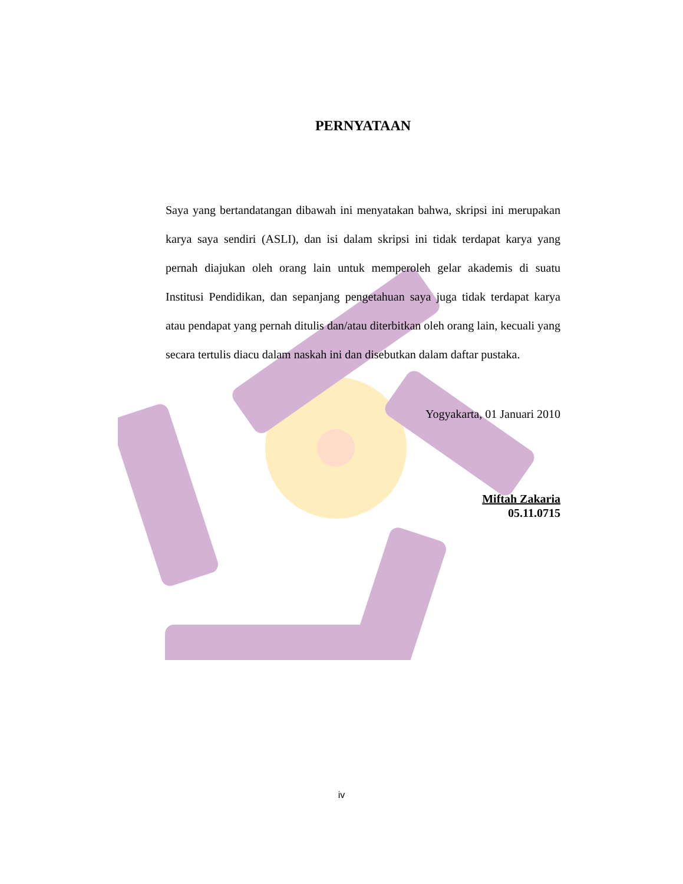PERNYATAAN
Saya yang bertandatangan dibawah ini menyatakan bahwa, skripsi ini merupakan karya saya sendiri (ASLI), dan isi dalam skripsi ini tidak terdapat karya yang pernah diajukan oleh orang lain untuk memperoleh gelar akademis di suatu Institusi Pendidikan, dan sepanjang pengetahuan saya juga tidak terdapat karya atau pendapat yang pernah ditulis dan/atau diterbitkan oleh orang lain, kecuali yang secara tertulis diacu dalam naskah ini dan disebutkan dalam daftar pustaka.
Yogyakarta, 01 Januari 2010
Miftah Zakaria
05.11.0715
iv